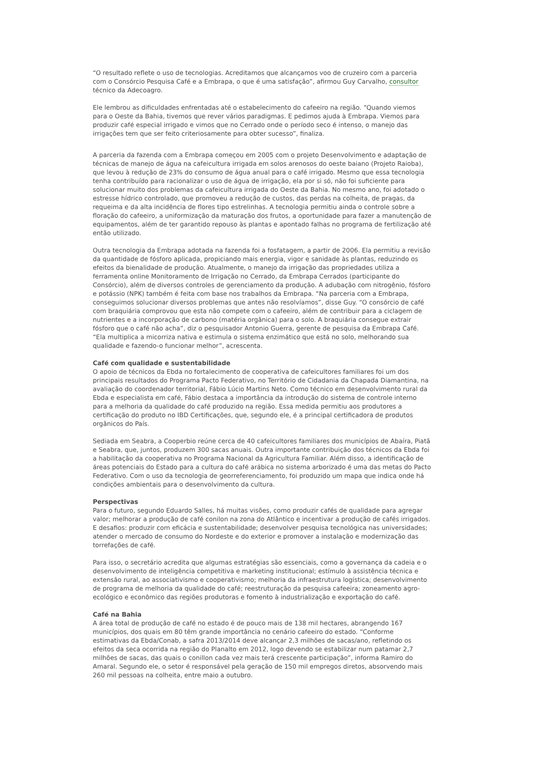“O resultado reflete o uso de tecnologias. Acreditamos que alcançamos voo de cruzeiro com a parceria com o Consórcio Pesquisa Café e a Embrapa, o que é uma satisfação”, afirmou Guy Carvalho, consultor técnico da Adecoagro.
Ele lembrou as dificuldades enfrentadas até o estabelecimento do cafeeiro na região. “Quando viemos para o Oeste da Bahia, tivemos que rever vários paradigmas. E pedimos ajuda à Embrapa. Viemos para produzir café especial irrigado e vimos que no Cerrado onde o período seco é intenso, o manejo das irrigações tem que ser feito criteriosamente para obter sucesso”, finaliza.
A parceria da fazenda com a Embrapa começou em 2005 com o projeto Desenvolvimento e adaptação de técnicas de manejo de água na cafeicultura irrigada em solos arenosos do oeste baiano (Projeto Raioba), que levou à redução de 23% do consumo de água anual para o café irrigado. Mesmo que essa tecnologia tenha contribuído para racionalizar o uso de água de irrigação, ela por si só, não foi suficiente para solucionar muito dos problemas da cafeicultura irrigada do Oeste da Bahia. No mesmo ano, foi adotado o estresse hídrico controlado, que promoveu a redução de custos, das perdas na colheita, de pragas, da requeima e da alta incidência de flores tipo estrelinhas. A tecnologia permitiu ainda o controle sobre a floração do cafeeiro, a uniformização da maturação dos frutos, a oportunidade para fazer a manutenção de equipamentos, além de ter garantido repouso às plantas e apontado falhas no programa de fertilização até então utilizado.
Outra tecnologia da Embrapa adotada na fazenda foi a fosfatagem, a partir de 2006. Ela permitiu a revisão da quantidade de fósforo aplicada, propiciando mais energia, vigor e sanidade às plantas, reduzindo os efeitos da bienalidade de produção. Atualmente, o manejo da irrigação das propriedades utiliza a ferramenta online Monitoramento de Irrigação no Cerrado, da Embrapa Cerrados (participante do Consórcio), além de diversos controles de gerenciamento da produção. A adubação com nitrogênio, fósforo e potássio (NPK) também é feita com base nos trabalhos da Embrapa. “Na parceria com a Embrapa, conseguimos solucionar diversos problemas que antes não resolvíamos”, disse Guy. “O consórcio de café com braquiária comprovou que esta não compete com o cafeeiro, além de contribuir para a ciclagem de nutrientes e a incorporação de carbono (matéria orgânica) para o solo. A braquiária consegue extrair fósforo que o café não acha”, diz o pesquisador Antonio Guerra, gerente de pesquisa da Embrapa Café. “Ela multiplica a micorriza nativa e estimula o sistema enzimático que está no solo, melhorando sua qualidade e fazendo-o funcionar melhor”, acrescenta.
Café com qualidade e sustentabilidade
O apoio de técnicos da Ebda no fortalecimento de cooperativa de cafeicultores familiares foi um dos principais resultados do Programa Pacto Federativo, no Território de Cidadania da Chapada Diamantina, na avaliação do coordenador territorial, Fábio Lúcio Martins Neto. Como técnico em desenvolvimento rural da Ebda e especialista em café, Fábio destaca a importância da introdução do sistema de controle interno para a melhoria da qualidade do café produzido na região. Essa medida permitiu aos produtores a certificação do produto no IBD Certificações, que, segundo ele, é a principal certificadora de produtos orgânicos do País.
Sediada em Seabra, a Cooperbio reúne cerca de 40 cafeicultores familiares dos municípios de Abaíra, Piatã e Seabra, que, juntos, produzem 300 sacas anuais. Outra importante contribuição dos técnicos da Ebda foi a habilitação da cooperativa no Programa Nacional da Agricultura Familiar. Além disso, a identificação de áreas potenciais do Estado para a cultura do café arábica no sistema arborizado é uma das metas do Pacto Federativo. Com o uso da tecnologia de georreferenciamento, foi produzido um mapa que indica onde há condições ambientais para o desenvolvimento da cultura.
Perspectivas
Para o futuro, segundo Eduardo Salles, há muitas visões, como produzir cafés de qualidade para agregar valor; melhorar a produção de café conilon na zona do Atlântico e incentivar a produção de cafés irrigados. E desafios: produzir com eficácia e sustentabilidade; desenvolver pesquisa tecnológica nas universidades; atender o mercado de consumo do Nordeste e do exterior e promover a instalação e modernização das torrefações de café.
Para isso, o secretário acredita que algumas estratégias são essenciais, como a governança da cadeia e o desenvolvimento de inteligência competitiva e marketing institucional; estímulo à assistência técnica e extensão rural, ao associativismo e cooperativismo; melhoria da infraestrutura logística; desenvolvimento de programa de melhoria da qualidade do café; reestruturação da pesquisa cafeeira; zoneamento agro-ecológico e econômico das regiões produtoras e fomento à industrialização e exportação do café.
Café na Bahia
A área total de produção de café no estado é de pouco mais de 138 mil hectares, abrangendo 167 municípios, dos quais em 80 têm grande importância no cenário cafeeiro do estado. “Conforme estimativas da Ebda/Conab, a safra 2013/2014 deve alcançar 2,3 milhões de sacas/ano, refletindo os efeitos da seca ocorrida na região do Planalto em 2012, logo devendo se estabilizar num patamar 2,7 milhões de sacas, das quais o conillon cada vez mais terá crescente participação”, informa Ramiro do Amaral. Segundo ele, o setor é responsável pela geração de 150 mil empregos diretos, absorvendo mais 260 mil pessoas na colheita, entre maio a outubro.